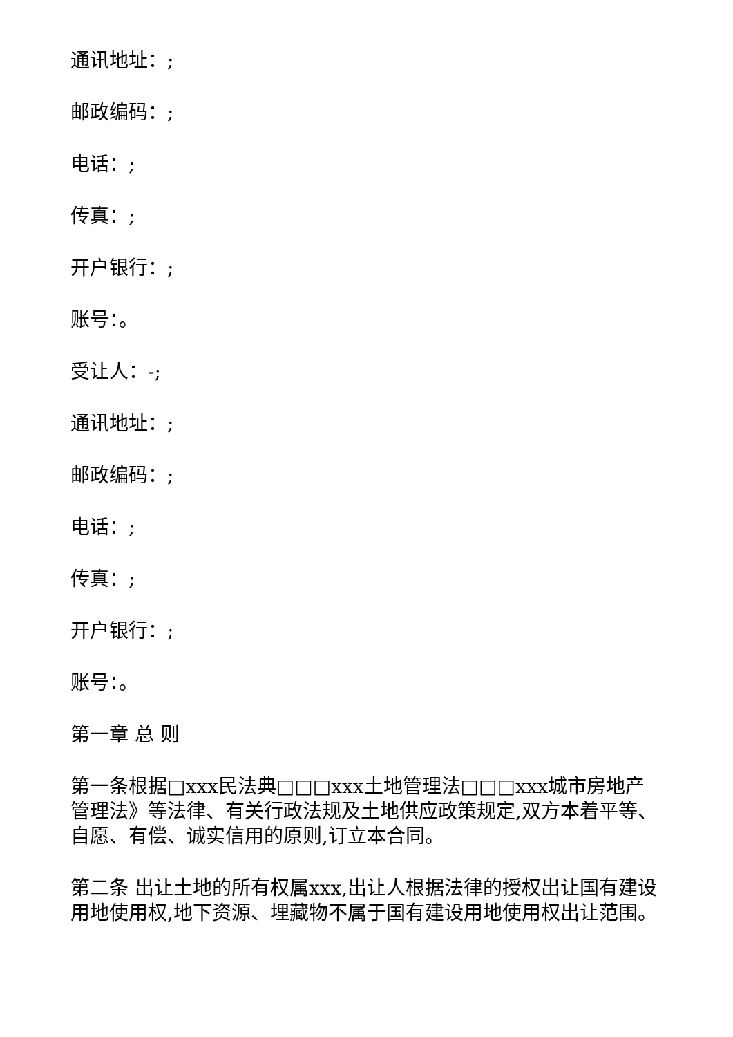通讯地址：;
邮政编码：;
电话：;
传真：;
开户银行：;
账号：。
受让人：-;
通讯地址：;
邮政编码：;
电话：;
传真：;
开户银行：;
账号：。
第一章 总 则
第一条根据□xxx民法典□□□xxx土地管理法□□□xxx城市房地产管理法》等法律、有关行政法规及土地供应政策规定,双方本着平等、自愿、有偿、诚实信用的原则,订立本合同。
第二条 出让土地的所有权属xxx,出让人根据法律的授权出让国有建设用地使用权,地下资源、埋藏物不属于国有建设用地使用权出让范围。